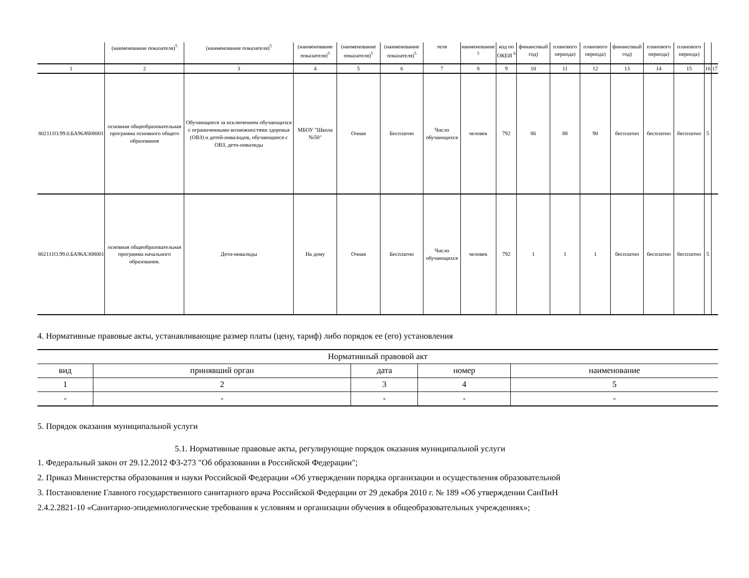| | (наименование показателя)<sup>5</sup> | (наименование показателя)<sup>5</sup> | (наименование показателя)<sup>5</sup> | (наименование показателя)<sup>5</sup> | (наименование показателя)<sup>5</sup> | теля | наименование <sup>5</sup> | код по ОКЕИ <sup>6</sup> | финансовый год) | планового периода) | планового периода) | финансовый год) | планового периода) | планового периода) | | |
| 1 | 2 | 3 | 4 | 5 | 6 | 7 | 8 | 9 | 10 | 11 | 12 | 13 | 14 | 15 | 16 | 17 |
| 802111О.99.0.БА96АЧ08001 | основная общеобразовательная программа основного общего образования | Обучающиеся за исключением обучающихся с ограниченными возможностями здоровья (ОВЗ) и детей-инвалидов, обучающиеся с ОВЗ, дети-инвалиды | МБОУ "Школа №50" | Очная | Бесплатно | Число обучающихся | человек | 792 | 86 | 88 | 90 | бесплатно | бесплатно | бесплатно | 5 | |
| 802111О.99.0.БА96АЭ08001 | основная общеобразовательная программа начального образования. | Дети-инвалиды | На дому | Очная | Бесплатно | Число обучающихся | человек | 792 | 1 | 1 | 1 | бесплатно | бесплатно | бесплатно | 5 | |
4. Нормативные правовые акты, устанавливающие размер платы (цену, тариф) либо порядок ее (его) установления
| Нормативный правовой акт | | | | |
| --- | --- | --- | --- | --- |
| вид | принявший орган | дата | номер | наименование |
| 1 | 2 | 3 | 4 | 5 |
| - | - | - | - | - |
5. Порядок оказания муниципальной услуги
5.1. Нормативные правовые акты, регулирующие порядок оказания муниципальной услуги
1. Федеральный закон от 29.12.2012 ФЗ-273 "Об образовании в Российской Федерации";
2. Приказ Министерства образования и науки Российской Федерации «Об утверждении порядка организации и осуществления образовательной
3. Постановление Главного государственного санитарного врача Российской Федерации от 29 декабря 2010 г. № 189 «Об утверждении СанПиН
2.4.2.2821-10 «Санитарно-эпидемиологические требования к условиям и организации обучения в общеобразовательных учреждениях»;